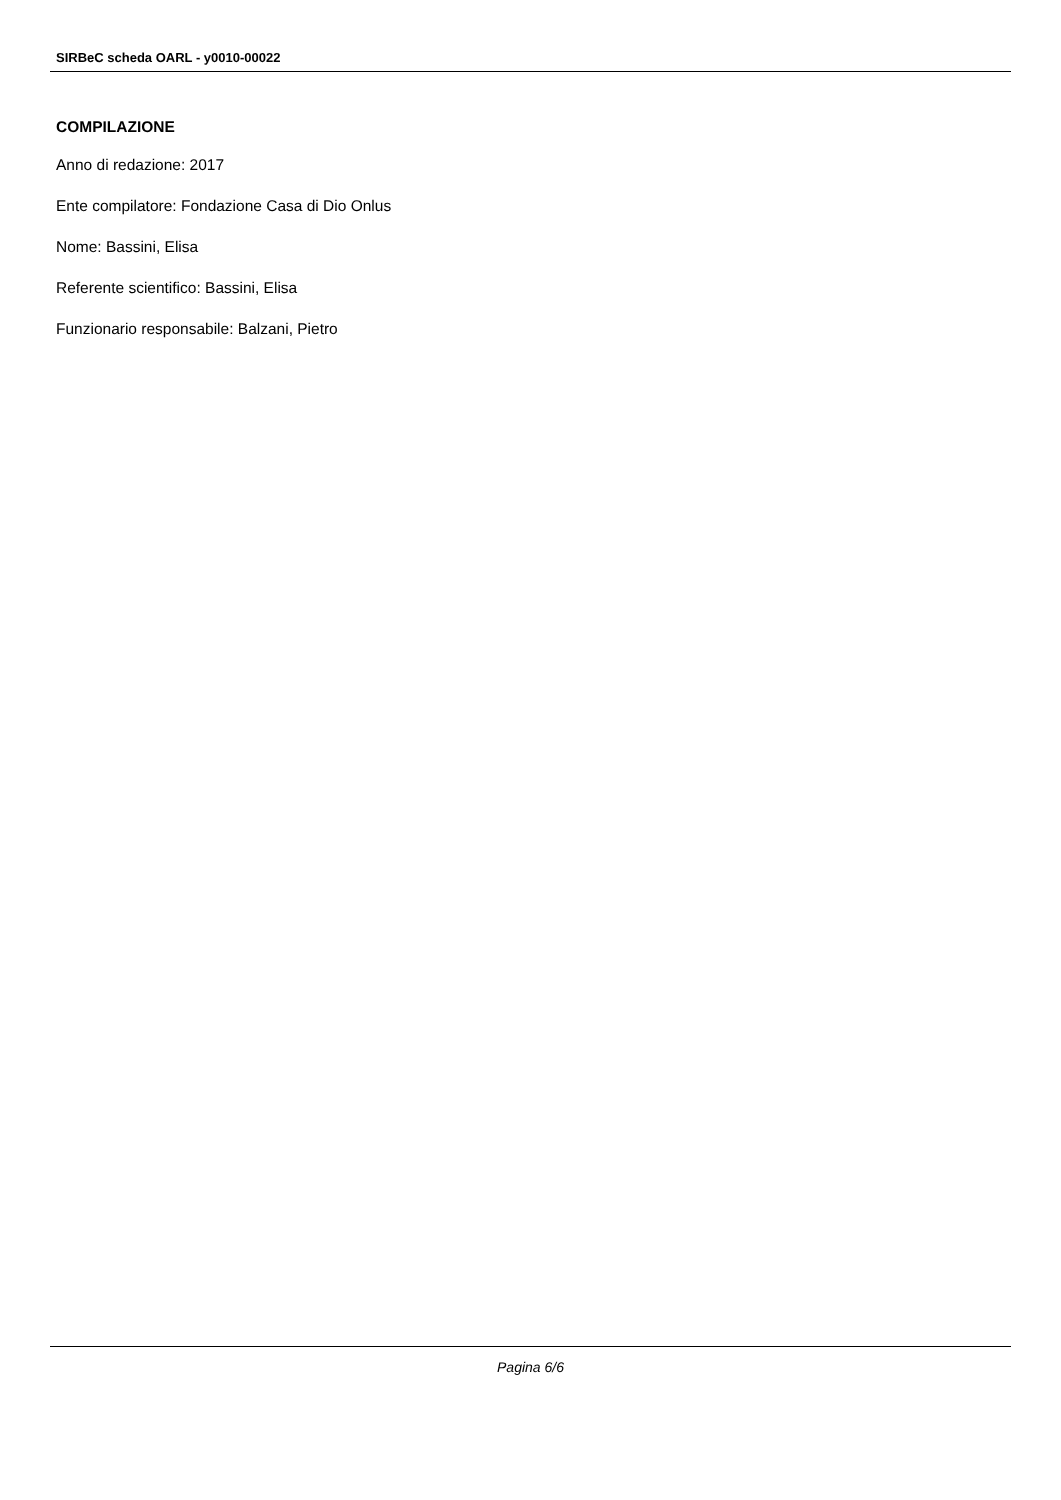SIRBeC scheda OARL - y0010-00022
COMPILAZIONE
Anno di redazione: 2017
Ente compilatore: Fondazione Casa di Dio Onlus
Nome: Bassini, Elisa
Referente scientifico: Bassini, Elisa
Funzionario responsabile: Balzani, Pietro
Pagina 6/6